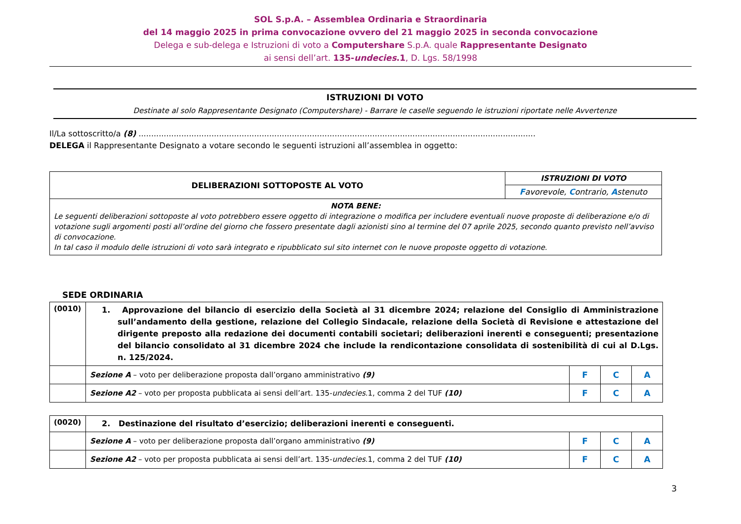SOL S.p.A. – Assemblea Ordinaria e Straordinaria
del 14 maggio 2025 in prima convocazione ovvero del 21 maggio 2025 in seconda convocazione
Delega e sub-delega e Istruzioni di voto a Computershare S.p.A. quale Rappresentante Designato
ai sensi dell’art. 135-undecies.1, D. Lgs. 58/1998
ISTRUZIONI DI VOTO
Destinate al solo Rappresentante Designato (Computershare) - Barrare le caselle seguendo le istruzioni riportate nelle Avvertenze
Il/La sottoscritto/a (8) ..............................................................................................................................................................
DELEGA il Rappresentante Designato a votare secondo le seguenti istruzioni all’assemblea in oggetto:
| DELIBERAZIONI SOTTOPOSTE AL VOTO | ISTRUZIONI DI VOTO |
| --- | --- |
| | F avorevole, C ontrario, A stenuto |
| NOTA BENE: Le seguenti deliberazioni sottoposte al voto potrebbero essere oggetto di integrazione o modifica per includere eventuali nuove proposte di deliberazione e/o di votazione sugli argomenti posti all’ordine del giorno che fossero presentate dagli azionisti sino al termine del 07 aprile 2025, secondo quanto previsto nell’avviso di convocazione. In tal caso il modulo delle istruzioni di voto sarà integrato e ripubblicato sul sito internet con le nuove proposte oggetto di votazione. | |
SEDE ORDINARIA
| (0010) | 1. Approvazione del bilancio di esercizio della Società al 31 dicembre 2024; relazione del Consiglio di Amministrazione sull’andamento della gestione, relazione del Collegio Sindacale, relazione della Società di Revisione e attestazione del dirigente preposto alla redazione dei documenti contabili societari; deliberazioni inerenti e conseguenti; presentazione del bilancio consolidato al 31 dicembre 2024 che include la rendicontazione consolidata di sostenibilità di cui al D.Lgs. n. 125/2024. | | | |
| | Sezione A – voto per deliberazione proposta dall’organo amministrativo (9) | F | C | A |
| | Sezione A2 – voto per proposta pubblicata ai sensi dell’art. 135- undecies .1, comma 2 del TUF (10) | F | C | A |
| (0020) | 2. Destinazione del risultato d’esercizio; deliberazioni inerenti e conseguenti. | | | |
| | Sezione A – voto per deliberazione proposta dall’organo amministrativo (9) | F | C | A |
| | Sezione A2 – voto per proposta pubblicata ai sensi dell’art. 135- undecies .1, comma 2 del TUF (10) | F | C | A |
3